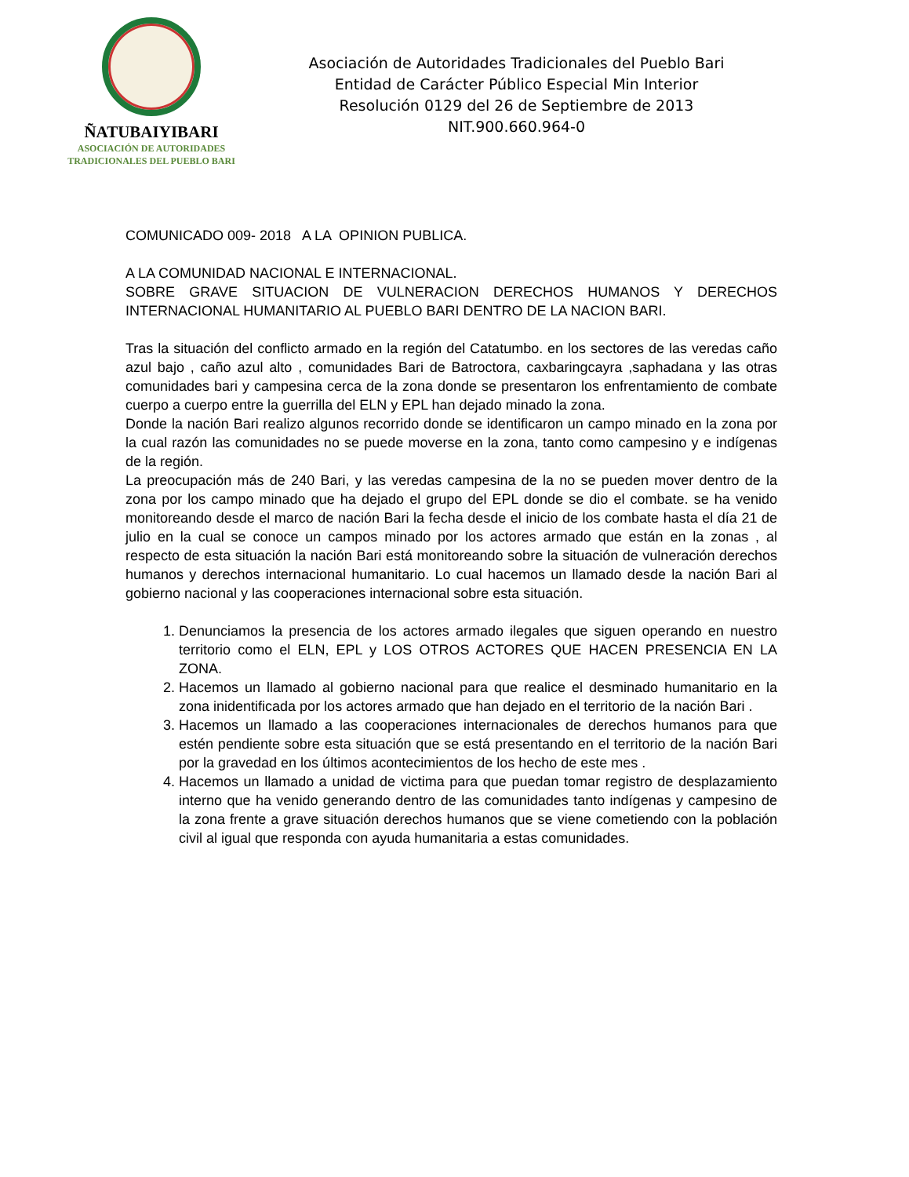ÑATUBAIYIBARI
ASOCIACIÓN DE AUTORIDADES
TRADICIONALES DEL PUEBLO BARI
Asociación de Autoridades Tradicionales del Pueblo Bari
Entidad de Carácter Público Especial Min Interior
Resolución 0129 del 26 de Septiembre de 2013
NIT.900.660.964-0
COMUNICADO 009- 2018 A LA OPINION PUBLICA.
A LA COMUNIDAD NACIONAL E INTERNACIONAL.
SOBRE GRAVE SITUACION DE VULNERACION DERECHOS HUMANOS Y DERECHOS INTERNACIONAL HUMANITARIO AL PUEBLO BARI DENTRO DE LA NACION BARI.
Tras la situación del conflicto armado en la región del Catatumbo. en los sectores de las veredas caño azul bajo , caño azul alto , comunidades Bari de Batroctora, caxbaringcayra ,saphadana y las otras comunidades bari y campesina cerca de la zona donde se presentaron los enfrentamiento de combate cuerpo a cuerpo entre la guerrilla del ELN y EPL han dejado minado la zona.
Donde la nación Bari realizo algunos recorrido donde se identificaron un campo minado en la zona por la cual razón las comunidades no se puede moverse en la zona, tanto como campesino y e indígenas de la región.
La preocupación más de 240 Bari, y las veredas campesina de la no se pueden mover dentro de la zona por los campo minado que ha dejado el grupo del EPL donde se dio el combate. se ha venido monitoreando desde el marco de nación Bari la fecha desde el inicio de los combate hasta el día 21 de julio en la cual se conoce un campos minado por los actores armado que están en la zonas , al respecto de esta situación la nación Bari está monitoreando sobre la situación de vulneración derechos humanos y derechos internacional humanitario. Lo cual hacemos un llamado desde la nación Bari al gobierno nacional y las cooperaciones internacional sobre esta situación.
1. Denunciamos la presencia de los actores armado ilegales que siguen operando en nuestro territorio como el ELN, EPL y LOS OTROS ACTORES QUE HACEN PRESENCIA EN LA ZONA.
2. Hacemos un llamado al gobierno nacional para que realice el desminado humanitario en la zona inidentificada por los actores armado que han dejado en el territorio de la nación Bari .
3. Hacemos un llamado a las cooperaciones internacionales de derechos humanos para que estén pendiente sobre esta situación que se está presentando en el territorio de la nación Bari por la gravedad en los últimos acontecimientos de los hecho de este mes .
4. Hacemos un llamado a unidad de victima para que puedan tomar registro de desplazamiento interno que ha venido generando dentro de las comunidades tanto indígenas y campesino de la zona frente a grave situación derechos humanos que se viene cometiendo con la población civil al igual que responda con ayuda humanitaria a estas comunidades.